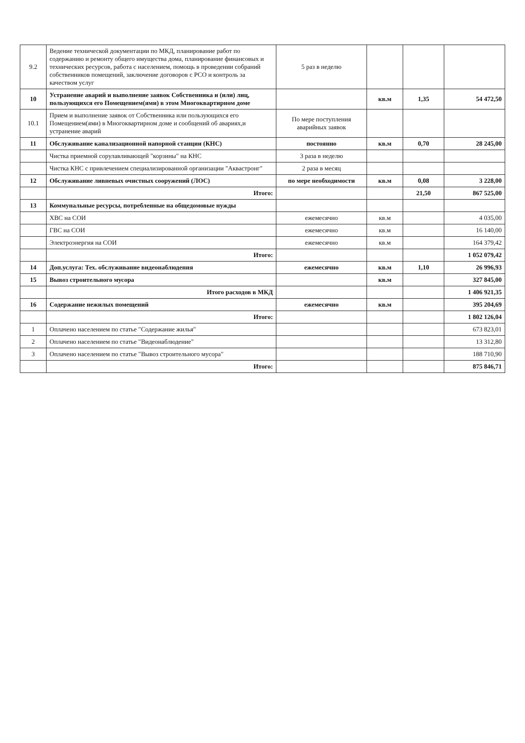| 9.2 | Ведение технической документации по МКД, планирование работ по содержанию и ремонту общего имущества дома, планирование финансовых и технических ресурсов, работа с населением, помощь в проведении собраний собственников помещений, заключение договоров с РСО и контроль за качеством услуг | 5 раз в неделю | | | |
| 10 | Устранение аварий и выполнение заявок Собственника и (или) лиц, пользующихся его Помещением(ями) в этом Многоквартирном доме | | кв.м | 1,35 | 54 472,50 |
| 10.1 | Прием и выполнение заявок от Собственника или пользующихся его Помещением(ями) в Многоквартирном доме и сообщений об авариях,и устранение аварий | По мере поступления аварийных заявок | | | |
| 11 | Обслуживание канализационной напорной станции (КНС) | постоянно | кв.м | 0,70 | 28 245,00 |
| | Чистка приемной сорулавливающей "корзины" на КНС | 3 раза в неделю | | | |
| | Чистка КНС с привлечением специализированной организации "Аквастронг" | 2 раза в месяц | | | |
| 12 | Обслуживание ливневых очистных сооружений (ЛОС) | по мере необходимости | кв.м | 0,08 | 3 228,00 |
| | Итого: | | | 21,50 | 867 525,00 |
| 13 | Коммунальные ресурсы, потребленные на общедомовые нужды | | | | |
| | ХВС на СОИ | ежемесячно | кв.м | | 4 035,00 |
| | ГВС на СОИ | ежемесячно | кв.м | | 16 140,00 |
| | Электроэнергия на СОИ | ежемесячно | кв.м | | 164 379,42 |
| | Итого: | | | | 1 052 079,42 |
| 14 | Доп.услуга: Тех. обслуживание видеонаблюдения | ежемесячно | кв.м | 1,10 | 26 996,93 |
| 15 | Вывоз строительного мусора | | кв.м | | 327 845,00 |
| | Итого расходов в МКД | | | | 1 406 921,35 |
| 16 | Содержание нежилых помещений | ежемесячно | кв.м | | 395 204,69 |
| | Итого: | | | | 1 802 126,04 |
| 1 | Оплачено населением по статье "Содержание жилья" | | | | 673 823,01 |
| 2 | Оплачено населением по статье "Видеонаблюдение" | | | | 13 312,80 |
| 3 | Оплачено населением по статье "Вывоз строительного мусора" | | | | 188 710,90 |
| | Итого: | | | | 875 846,71 |